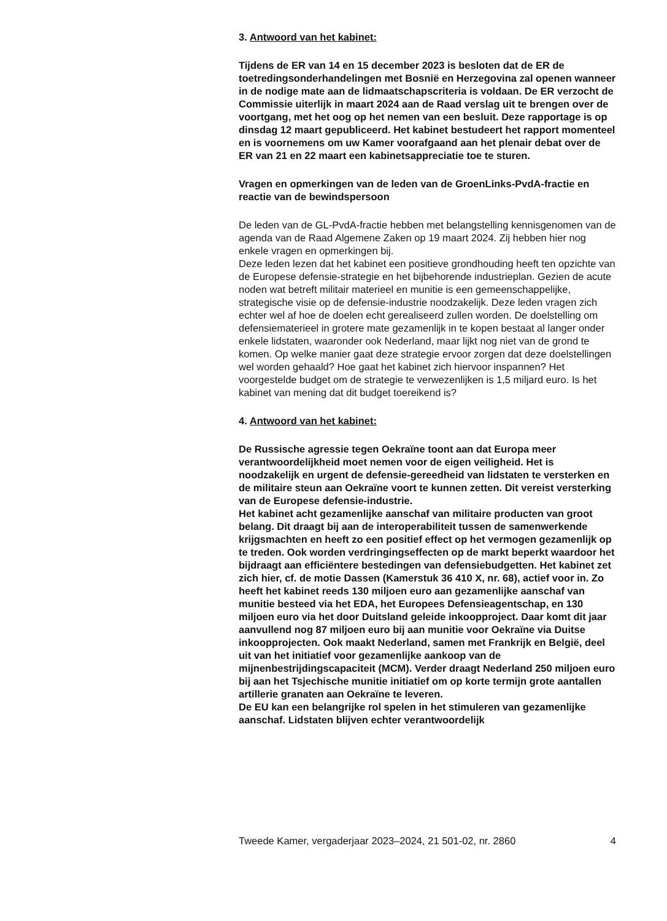3. Antwoord van het kabinet:
Tijdens de ER van 14 en 15 december 2023 is besloten dat de ER de toetredingsonderhandelingen met Bosnië en Herzegovina zal openen wanneer in de nodige mate aan de lidmaatschapscriteria is voldaan. De ER verzocht de Commissie uiterlijk in maart 2024 aan de Raad verslag uit te brengen over de voortgang, met het oog op het nemen van een besluit. Deze rapportage is op dinsdag 12 maart gepubliceerd. Het kabinet bestudeert het rapport momenteel en is voornemens om uw Kamer voorafgaand aan het plenair debat over de ER van 21 en 22 maart een kabinetsappreciatie toe te sturen.
Vragen en opmerkingen van de leden van de GroenLinks-PvdA-fractie en reactie van de bewindspersoon
De leden van de GL-PvdA-fractie hebben met belangstelling kennisgenomen van de agenda van de Raad Algemene Zaken op 19 maart 2024. Zij hebben hier nog enkele vragen en opmerkingen bij.
Deze leden lezen dat het kabinet een positieve grondhouding heeft ten opzichte van de Europese defensie-strategie en het bijbehorende industrieplan. Gezien de acute noden wat betreft militair materieel en munitie is een gemeenschappelijke, strategische visie op de defensie-industrie noodzakelijk. Deze leden vragen zich echter wel af hoe de doelen echt gerealiseerd zullen worden. De doelstelling om defensiematerieel in grotere mate gezamenlijk in te kopen bestaat al langer onder enkele lidstaten, waaronder ook Nederland, maar lijkt nog niet van de grond te komen. Op welke manier gaat deze strategie ervoor zorgen dat deze doelstellingen wel worden gehaald? Hoe gaat het kabinet zich hiervoor inspannen? Het voorgestelde budget om de strategie te verwezenlijken is 1,5 miljard euro. Is het kabinet van mening dat dit budget toereikend is?
4. Antwoord van het kabinet:
De Russische agressie tegen Oekraïne toont aan dat Europa meer verantwoordelijkheid moet nemen voor de eigen veiligheid. Het is noodzakelijk en urgent de defensie-gereedheid van lidstaten te versterken en de militaire steun aan Oekraïne voort te kunnen zetten. Dit vereist versterking van de Europese defensie-industrie.
Het kabinet acht gezamenlijke aanschaf van militaire producten van groot belang. Dit draagt bij aan de interoperabiliteit tussen de samenwerkende krijgsmachten en heeft zo een positief effect op het vermogen gezamenlijk op te treden. Ook worden verdringingseffecten op de markt beperkt waardoor het bijdraagt aan efficiëntere bestedingen van defensiebudgetten. Het kabinet zet zich hier, cf. de motie Dassen (Kamerstuk 36 410 X, nr. 68), actief voor in. Zo heeft het kabinet reeds 130 miljoen euro aan gezamenlijke aanschaf van munitie besteed via het EDA, het Europees Defensieagentschap, en 130 miljoen euro via het door Duitsland geleide inkoopproject. Daar komt dit jaar aanvullend nog 87 miljoen euro bij aan munitie voor Oekraïne via Duitse inkoopprojecten. Ook maakt Nederland, samen met Frankrijk en België, deel uit van het initiatief voor gezamenlijke aankoop van de mijnenbestrijdingscapaciteit (MCM). Verder draagt Nederland 250 miljoen euro bij aan het Tsjechische munitie initiatief om op korte termijn grote aantallen artillerie granaten aan Oekraïne te leveren.
De EU kan een belangrijke rol spelen in het stimuleren van gezamenlijke aanschaf. Lidstaten blijven echter verantwoordelijk
Tweede Kamer, vergaderjaar 2023–2024, 21 501-02, nr. 2860 4